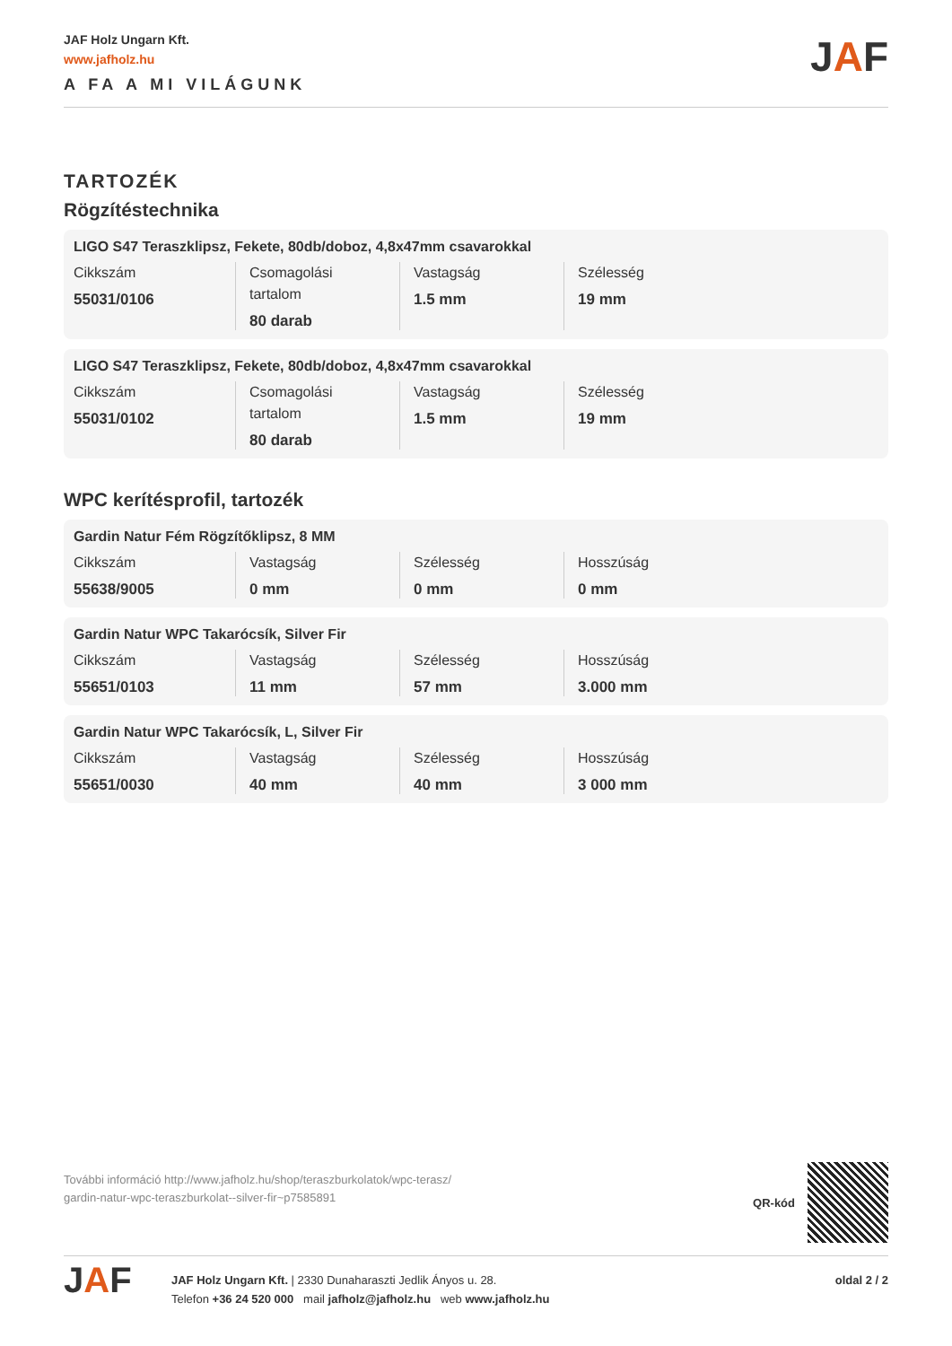JAF Holz Ungarn Kft.
www.jafholz.hu
A FA A MI VILÁGUNK
JAF
TARTOZÉK
Rögzítéstechnika
LIGO S47 Teraszklipsz, Fekete, 80db/doboz, 4,8x47mm csavarokkal
| Cikkszám 55031/0106 | Csomagolási tartalom 80 darab | Vastagság 1.5 mm | Szélesség 19 mm |
LIGO S47 Teraszklipsz, Fekete, 80db/doboz, 4,8x47mm csavarokkal
| Cikkszám 55031/0102 | Csomagolási tartalom 80 darab | Vastagság 1.5 mm | Szélesség 19 mm |
WPC kerítésprofil, tartozék
Gardin Natur Fém Rögzítőklipsz, 8 MM
| Cikkszám 55638/9005 | Vastagság 0 mm | Szélesség 0 mm | Hosszúság 0 mm |
Gardin Natur WPC Takarócsík, Silver Fir
| Cikkszám 55651/0103 | Vastagság 11 mm | Szélesség 57 mm | Hosszúság 3.000 mm |
Gardin Natur WPC Takarócsík, L, Silver Fir
| Cikkszám 55651/0030 | Vastagság 40 mm | Szélesség 40 mm | Hosszúság 3 000 mm |
További információ http://www.jafholz.hu/shop/teraszburkolatok/wpc-terasz/
gardin-natur-wpc-teraszburkolat--silver-fir~p7585891
QR-kód
JAF
JAF Holz Ungarn Kft. | 2330 Dunaharaszti Jedlik Ányos u. 28.
Telefon +36 24 520 000 mail jafholz@jafholz.hu web www.jafholz.hu
oldal 2 / 2